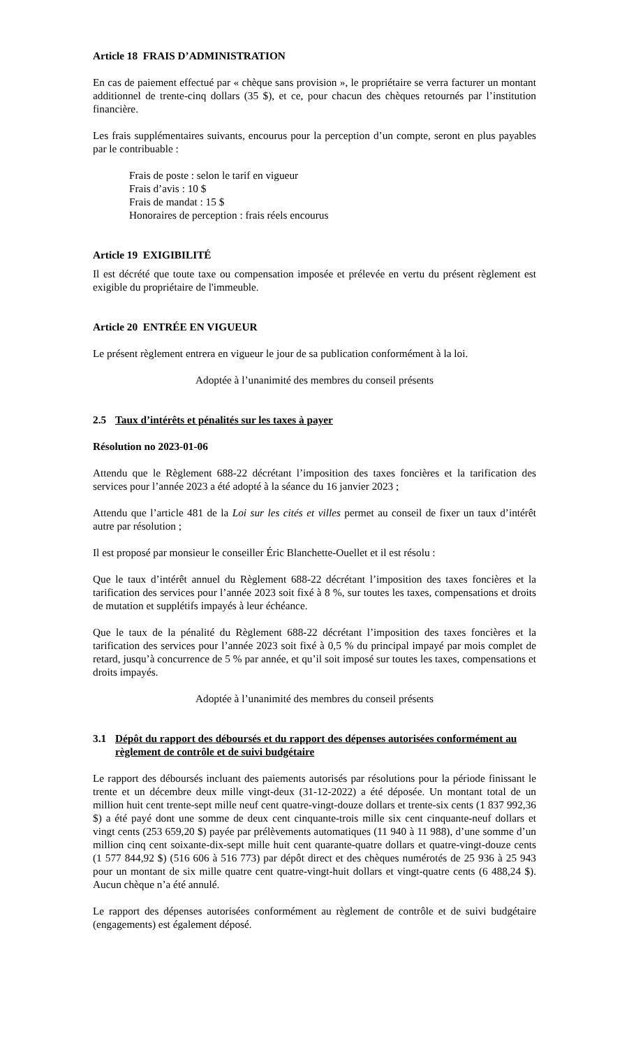Article 18 FRAIS D’ADMINISTRATION
En cas de paiement effectué par « chèque sans provision », le propriétaire se verra facturer un montant additionnel de trente-cinq dollars (35 $), et ce, pour chacun des chèques retournés par l’institution financière.
Les frais supplémentaires suivants, encourus pour la perception d’un compte, seront en plus payables par le contribuable :
Frais de poste : selon le tarif en vigueur
Frais d’avis : 10 $
Frais de mandat : 15 $
Honoraires de perception : frais réels encourus
Article 19 EXIGIBILITÉ
Il est décrété que toute taxe ou compensation imposée et prélevée en vertu du présent règlement est exigible du propriétaire de l'immeuble.
Article 20 ENTRÉE EN VIGUEUR
Le présent règlement entrera en vigueur le jour de sa publication conformément à la loi.
Adoptée à l’unanimité des membres du conseil présents
2.5 Taux d’intérêts et pénalités sur les taxes à payer
Résolution no 2023-01-06
Attendu que le Règlement 688-22 décrétant l’imposition des taxes foncières et la tarification des services pour l’année 2023 a été adopté à la séance du 16 janvier 2023 ;
Attendu que l’article 481 de la Loi sur les cités et villes permet au conseil de fixer un taux d’intérêt autre par résolution ;
Il est proposé par monsieur le conseiller Éric Blanchette-Ouellet et il est résolu :
Que le taux d’intérêt annuel du Règlement 688-22 décrétant l’imposition des taxes foncières et la tarification des services pour l’année 2023 soit fixé à 8 %, sur toutes les taxes, compensations et droits de mutation et supplétifs impayés à leur échéance.
Que le taux de la pénalité du Règlement 688-22 décrétant l’imposition des taxes foncières et la tarification des services pour l’année 2023 soit fixé à 0,5 % du principal impayé par mois complet de retard, jusqu’à concurrence de 5 % par année, et qu’il soit imposé sur toutes les taxes, compensations et droits impayés.
Adoptée à l’unanimité des membres du conseil présents
3.1 Dépôt du rapport des déboursés et du rapport des dépenses autorisées conformément au règlement de contrôle et de suivi budgétaire
Le rapport des déboursés incluant des paiements autorisés par résolutions pour la période finissant le trente et un décembre deux mille vingt-deux (31-12-2022) a été déposée. Un montant total de un million huit cent trente-sept mille neuf cent quatre-vingt-douze dollars et trente-six cents (1 837 992,36 $) a été payé dont une somme de deux cent cinquante-trois mille six cent cinquante-neuf dollars et vingt cents (253 659,20 $) payée par prélèvements automatiques (11 940 à 11 988), d’une somme d’un million cinq cent soixante-dix-sept mille huit cent quarante-quatre dollars et quatre-vingt-douze cents (1 577 844,92 $) (516 606 à 516 773) par dépôt direct et des chèques numérotés de 25 936 à 25 943 pour un montant de six mille quatre cent quatre-vingt-huit dollars et vingt-quatre cents (6 488,24 $). Aucun chèque n’a été annulé.
Le rapport des dépenses autorisées conformément au règlement de contrôle et de suivi budgétaire (engagements) est également déposé.